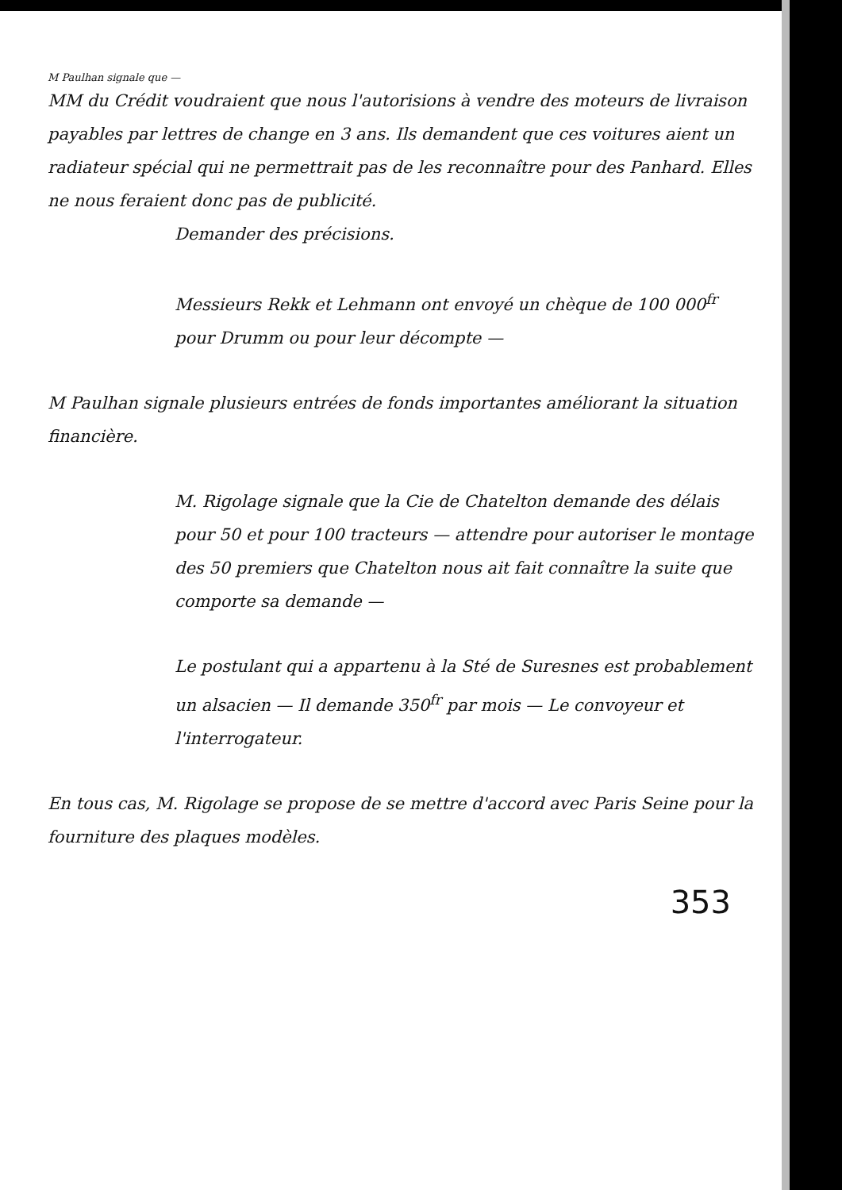M Paulhan signale que —
MM du Crédit voudraient que nous l'autorisions à vendre des moteurs de livraison payables par lettres de change en 3 ans. Ils demandent que ces voitures aient un radiateur spécial qui ne permettrait pas de les reconnaître pour des Panhard. Elles ne nous feraient donc pas de publicité.
Demander des précisions.
Messieurs Rekk et Lehmann ont envoyé un chèque de 100 000<sup>fr</sup> pour Drumm ou pour leur décompte —
M Paulhan signale plusieurs entrées de fonds importantes améliorant la situation financière.
M. Rigolage signale que la Cie de Chatelton demande des délais pour 50 et pour 100 tracteurs — attendre pour autoriser le montage des 50 premiers que Chatelton nous ait fait connaître la suite que comporte sa demande —
Le postulant qui a appartenu à la Sté de Suresnes est probablement un alsacien — Il demande 350<sup>fr</sup> par mois — Le convoyeur et l'interrogateur.
En tous cas, M. Rigolage se propose de se mettre d'accord avec Paris Seine pour la fourniture des plaques modèles.
353